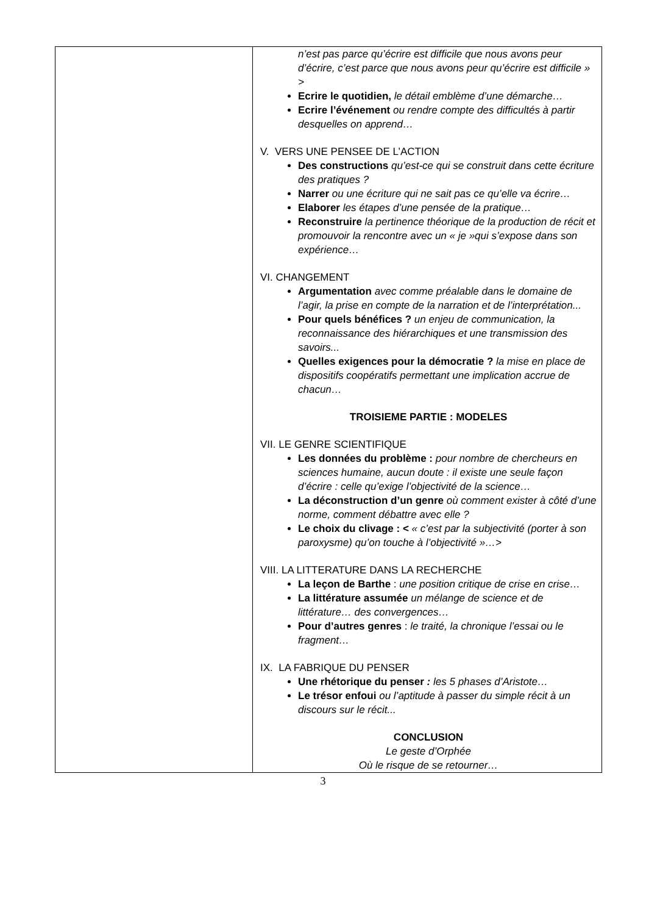| | n’est pas parce qu’écrire est difficile que nous avons peur d’écrire, c’est parce que nous avons peur qu’écrire est difficile » > Ecrire le quotidien, le détail emblème d’une démarche… Ecrire l’événement ou rendre compte des difficultés à partir desquelles on apprend… V. VERS UNE PENSEE DE L’ACTION Des constructions qu’est-ce qui se construit dans cette écriture des pratiques ? Narrer ou une écriture qui ne sait pas ce qu’elle va écrire… Elaborer les étapes d’une pensée de la pratique… Reconstruire la pertinence théorique de la production de récit et promouvoir la rencontre avec un « je »qui s’expose dans son expérience… VI. CHANGEMENT Argumentation avec comme préalable dans le domaine de l’agir, la prise en compte de la narration et de l’interprétation... Pour quels bénéfices ? un enjeu de communication, la reconnaissance des hiérarchiques et une transmission des savoirs... Quelles exigences pour la démocratie ? la mise en place de dispositifs coopératifs permettant une implication accrue de chacun… TROISIEME PARTIE : MODELES VII. LE GENRE SCIENTIFIQUE Les données du problème : pour nombre de chercheurs en sciences humaine, aucun doute : il existe une seule façon d’écrire : celle qu’exige l’objectivité de la science… La déconstruction d’un genre où comment exister à côté d’une norme, comment débattre avec elle ? Le choix du clivage : < « c’est par la subjectivité (porter à son paroxysme) qu’on touche à l’objectivité »…> VIII. LA LITTERATURE DANS LA RECHERCHE La leçon de Barthe : une position critique de crise en crise… La littérature assumée un mélange de science et de littérature… des convergences… Pour d’autres genres : le traité, la chronique l’essai ou le fragment… IX. LA FABRIQUE DU PENSER Une rhétorique du penser : les 5 phases d’Aristote… Le trésor enfoui ou l’aptitude à passer du simple récit à un discours sur le récit... CONCLUSION Le geste d’Orphée Où le risque de se retourner… |
3